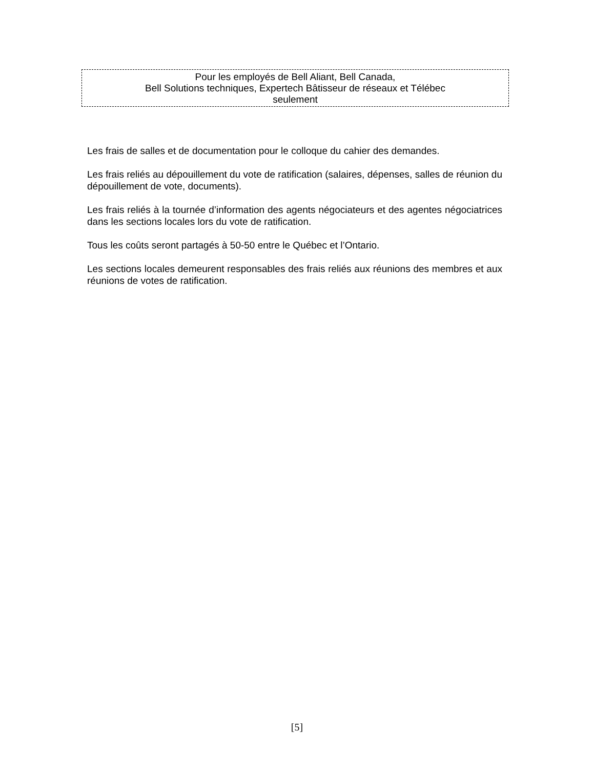Pour les employés de Bell Aliant, Bell Canada,
Bell Solutions techniques, Expertech Bâtisseur de réseaux et Télébec
seulement
Les frais de salles et de documentation pour le colloque du cahier des demandes.
Les frais reliés au dépouillement du vote de ratification (salaires, dépenses, salles de réunion du dépouillement de vote, documents).
Les frais reliés à la tournée d’information des agents négociateurs et des agentes négociatrices dans les sections locales lors du vote de ratification.
Tous les coûts seront partagés à 50-50 entre le Québec et l’Ontario.
Les sections locales demeurent responsables des frais reliés aux réunions des membres et aux réunions de votes de ratification.
[5]